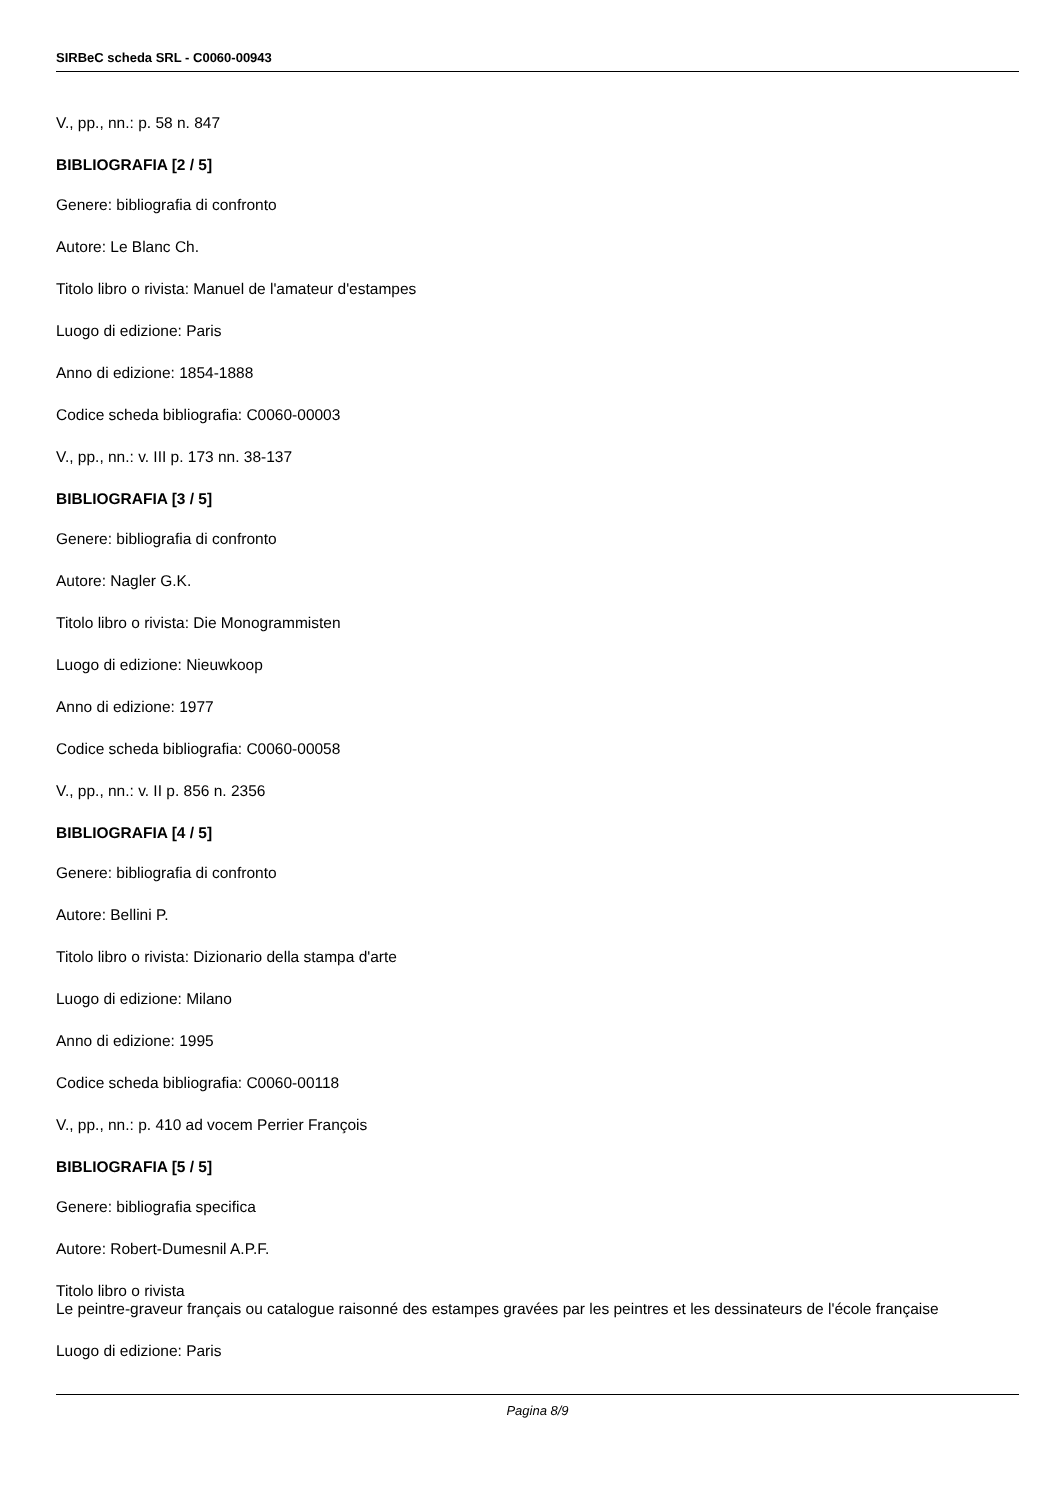SIRBeC scheda SRL - C0060-00943
V., pp., nn.: p. 58 n. 847
BIBLIOGRAFIA [2 / 5]
Genere: bibliografia di confronto
Autore: Le Blanc Ch.
Titolo libro o rivista: Manuel de l'amateur d'estampes
Luogo di edizione: Paris
Anno di edizione: 1854-1888
Codice scheda bibliografia: C0060-00003
V., pp., nn.: v. III p. 173 nn. 38-137
BIBLIOGRAFIA [3 / 5]
Genere: bibliografia di confronto
Autore: Nagler G.K.
Titolo libro o rivista: Die Monogrammisten
Luogo di edizione: Nieuwkoop
Anno di edizione: 1977
Codice scheda bibliografia: C0060-00058
V., pp., nn.: v. II p. 856 n. 2356
BIBLIOGRAFIA [4 / 5]
Genere: bibliografia di confronto
Autore: Bellini P.
Titolo libro o rivista: Dizionario della stampa d'arte
Luogo di edizione: Milano
Anno di edizione: 1995
Codice scheda bibliografia: C0060-00118
V., pp., nn.: p. 410 ad vocem Perrier François
BIBLIOGRAFIA [5 / 5]
Genere: bibliografia specifica
Autore: Robert-Dumesnil A.P.F.
Titolo libro o rivista
Le peintre-graveur français ou catalogue raisonné des estampes gravées par les peintres et les dessinateurs de l'école française
Luogo di edizione: Paris
Pagina 8/9